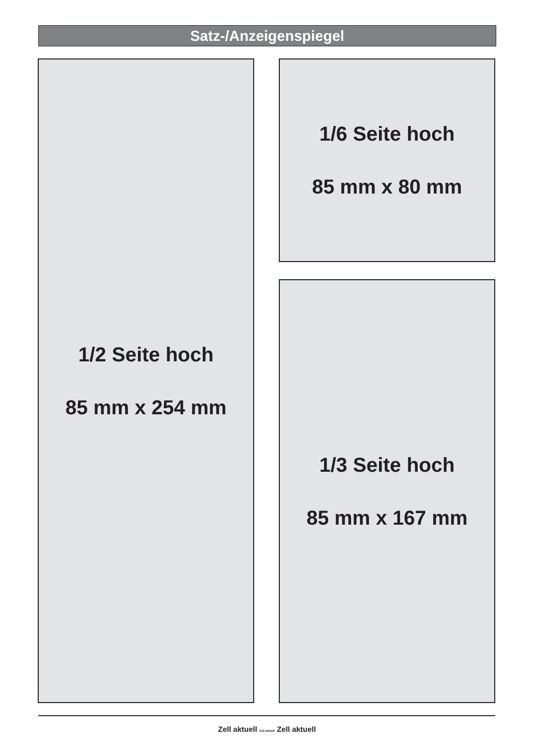Satz-/Anzeigenspiegel
1/2 Seite hoch
85 mm x 254 mm
1/6 Seite hoch
85 mm x 80 mm
1/3 Seite hoch
85 mm x 167 mm
Zell aktuell Zell aktuell Zell aktuell